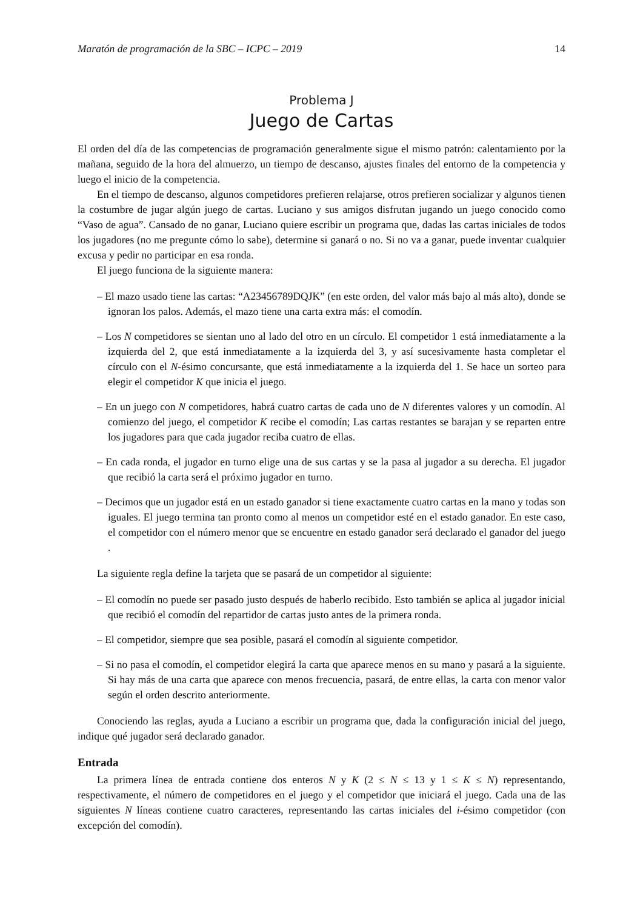Maratón de programación de la SBC – ICPC – 2019 14
Problema J
Juego de Cartas
El orden del día de las competencias de programación generalmente sigue el mismo patrón: calentamiento por la mañana, seguido de la hora del almuerzo, un tiempo de descanso, ajustes finales del entorno de la competencia y luego el inicio de la competencia.
En el tiempo de descanso, algunos competidores prefieren relajarse, otros prefieren socializar y algunos tienen la costumbre de jugar algún juego de cartas. Luciano y sus amigos disfrutan jugando un juego conocido como “Vaso de agua”. Cansado de no ganar, Luciano quiere escribir un programa que, dadas las cartas iniciales de todos los jugadores (no me pregunte cómo lo sabe), determine si ganará o no. Si no va a ganar, puede inventar cualquier excusa y pedir no participar en esa ronda.
El juego funciona de la siguiente manera:
– El mazo usado tiene las cartas: “A23456789DQJK” (en este orden, del valor más bajo al más alto), donde se ignoran los palos. Además, el mazo tiene una carta extra más: el comodín.
– Los N competidores se sientan uno al lado del otro en un círculo. El competidor 1 está inmediatamente a la izquierda del 2, que está inmediatamente a la izquierda del 3, y así sucesivamente hasta completar el círculo con el N-ésimo concursante, que está inmediatamente a la izquierda del 1. Se hace un sorteo para elegir el competidor K que inicia el juego.
– En un juego con N competidores, habrá cuatro cartas de cada uno de N diferentes valores y un comodín. Al comienzo del juego, el competidor K recibe el comodín; Las cartas restantes se barajan y se reparten entre los jugadores para que cada jugador reciba cuatro de ellas.
– En cada ronda, el jugador en turno elige una de sus cartas y se la pasa al jugador a su derecha. El jugador que recibió la carta será el próximo jugador en turno.
– Decimos que un jugador está en un estado ganador si tiene exactamente cuatro cartas en la mano y todas son iguales. El juego termina tan pronto como al menos un competidor esté en el estado ganador. En este caso, el competidor con el número menor que se encuentre en estado ganador será declarado el ganador del juego .
La siguiente regla define la tarjeta que se pasará de un competidor al siguiente:
– El comodín no puede ser pasado justo después de haberlo recibido. Esto también se aplica al jugador inicial que recibió el comodín del repartidor de cartas justo antes de la primera ronda.
– El competidor, siempre que sea posible, pasará el comodín al siguiente competidor.
– Si no pasa el comodín, el competidor elegirá la carta que aparece menos en su mano y pasará a la siguiente. Si hay más de una carta que aparece con menos frecuencia, pasará, de entre ellas, la carta con menor valor según el orden descrito anteriormente.
Conociendo las reglas, ayuda a Luciano a escribir un programa que, dada la configuración inicial del juego, indique qué jugador será declarado ganador.
Entrada
La primera línea de entrada contiene dos enteros N y K (2 ≤ N ≤ 13 y 1 ≤ K ≤ N) representando, respectivamente, el número de competidores en el juego y el competidor que iniciará el juego. Cada una de las siguientes N líneas contiene cuatro caracteres, representando las cartas iniciales del i-ésimo competidor (con excepción del comodín).